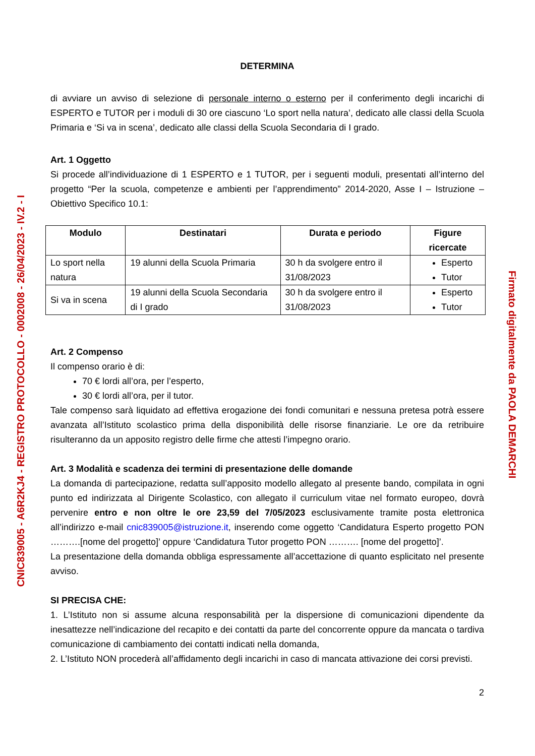CNIC839005 - A6R2KJ4 - REGISTRO PROTOCOLLO - 0002008 - 26/04/2023 - IV.2 - I
DETERMINA
di avviare un avviso di selezione di personale interno o esterno per il conferimento degli incarichi di ESPERTO e TUTOR per i moduli di 30 ore ciascuno ‘Lo sport nella natura’, dedicato alle classi della Scuola Primaria e ‘Si va in scena’, dedicato alle classi della Scuola Secondaria di I grado.
Art. 1 Oggetto
Si procede all’individuazione di 1 ESPERTO e 1 TUTOR, per i seguenti moduli, presentati all’interno del progetto “Per la scuola, competenze e ambienti per l’apprendimento” 2014-2020, Asse I – Istruzione – Obiettivo Specifico 10.1:
| Modulo | Destinatari | Durata e periodo | Figure ricercate |
| --- | --- | --- | --- |
| Lo sport nella natura | 19 alunni della Scuola Primaria | 30 h da svolgere entro il 31/08/2023 | Esperto Tutor |
| Si va in scena | 19 alunni della Scuola Secondaria di I grado | 30 h da svolgere entro il 31/08/2023 | Esperto Tutor |
Art. 2 Compenso
Il compenso orario è di:
70 € lordi all’ora, per l’esperto,
30 € lordi all’ora, per il tutor.
Tale compenso sarà liquidato ad effettiva erogazione dei fondi comunitari e nessuna pretesa potrà essere avanzata all’Istituto scolastico prima della disponibilità delle risorse finanziarie. Le ore da retribuire risulteranno da un apposito registro delle firme che attesti l’impegno orario.
Art. 3 Modalità e scadenza dei termini di presentazione delle domande
La domanda di partecipazione, redatta sull’apposito modello allegato al presente bando, compilata in ogni punto ed indirizzata al Dirigente Scolastico, con allegato il curriculum vitae nel formato europeo, dovrà pervenire entro e non oltre le ore 23,59 del 7/05/2023 esclusivamente tramite posta elettronica all’indirizzo e-mail cnic839005@istruzione.it, inserendo come oggetto ‘Candidatura Esperto progetto PON ……….[nome del progetto]’ oppure ‘Candidatura Tutor progetto PON ………. [nome del progetto]’.
La presentazione della domanda obbliga espressamente all’accettazione di quanto esplicitato nel presente avviso.
SI PRECISA CHE:
1. L’Istituto non si assume alcuna responsabilità per la dispersione di comunicazioni dipendente da inesattezze nell’indicazione del recapito e dei contatti da parte del concorrente oppure da mancata o tardiva comunicazione di cambiamento dei contatti indicati nella domanda,
2. L’Istituto NON procederà all’affidamento degli incarichi in caso di mancata attivazione dei corsi previsti.
2
Firmato digitalmente da PAOLA DEMARCHI